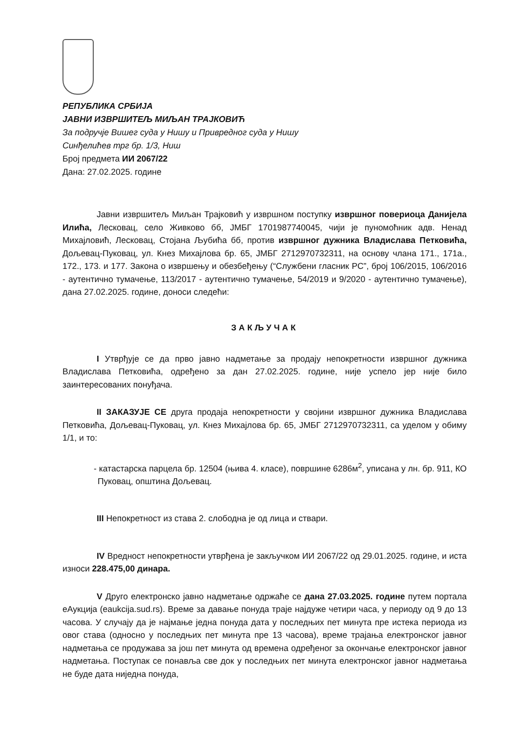РЕПУБЛИКА СРБИЈА
ЈАВНИ ИЗВРШИТЕЉ МИЉАН ТРАЈКОВИЋ
За подручје Вишег суда у Нишу и Привредног суда у Нишу
Синђелићев трг бр. 1/3, Ниш
Број предмета ИИ 2067/22
Дана: 27.02.2025. године
Јавни извршитељ Миљан Трајковић у извршном поступку извршног повериоца Данијела Илића, Лесковац, село Живково бб, ЈМБГ 1701987740045, чији је пуномоћник адв. Ненад Михајловић, Лесковац, Стојана Љубића бб, против извршног дужника Владислава Петковића, Дољевац-Пуковац, ул. Кнез Михајлова бр. 65, ЈМБГ 2712970732311, на основу члана 171., 171а., 172., 173. и 177. Закона о извршењу и обезбеђењу (“Службени гласник РС”, број 106/2015, 106/2016 - аутентично тумачење, 113/2017 - аутентично тумачење, 54/2019 и 9/2020 - аутентично тумачење), дана 27.02.2025. године, доноси следећи:
ЗАКЉУЧАК
I Утврђује се да прво јавно надметање за продају непокретности извршног дужника Владислава Петковића, одређено за дан 27.02.2025. године, није успело јер није било заинтересованих понуђача.
II ЗАКАЗУЈЕ СЕ друга продаја непокретности у својини извршног дужника Владислава Петковића, Дољевац-Пуковац, ул. Кнез Михајлова бр. 65, ЈМБГ 2712970732311, са уделом у обиму 1/1, и то:
- катастарска парцела бр. 12504 (њива 4. класе), површине 6286м<sup>2</sup>, уписана у лн. бр. 911, КО Пуковац, општина Дољевац.
III Непокретност из става 2. слободна је од лица и ствари.
IV Вредност непокретности утврђена је закључком ИИ 2067/22 од 29.01.2025. године, и иста износи 228.475,00 динара.
V Друго електронско јавно надметање одржаће се дана 27.03.2025. године путем портала еАукција (eaukcija.sud.rs). Време за давање понуда траје најдуже четири часа, у периоду од 9 до 13 часова. У случају да је најмање једна понуда дата у последњих пет минута пре истека периода из овог става (односно у последњих пет минута пре 13 часова), време трајања електронског јавног надметања се продужава за још пет минута од времена одређеног за окончање електронског јавног надметања. Поступак се понавља све док у последњих пет минута електронског јавног надметања не буде дата ниједна понуда,